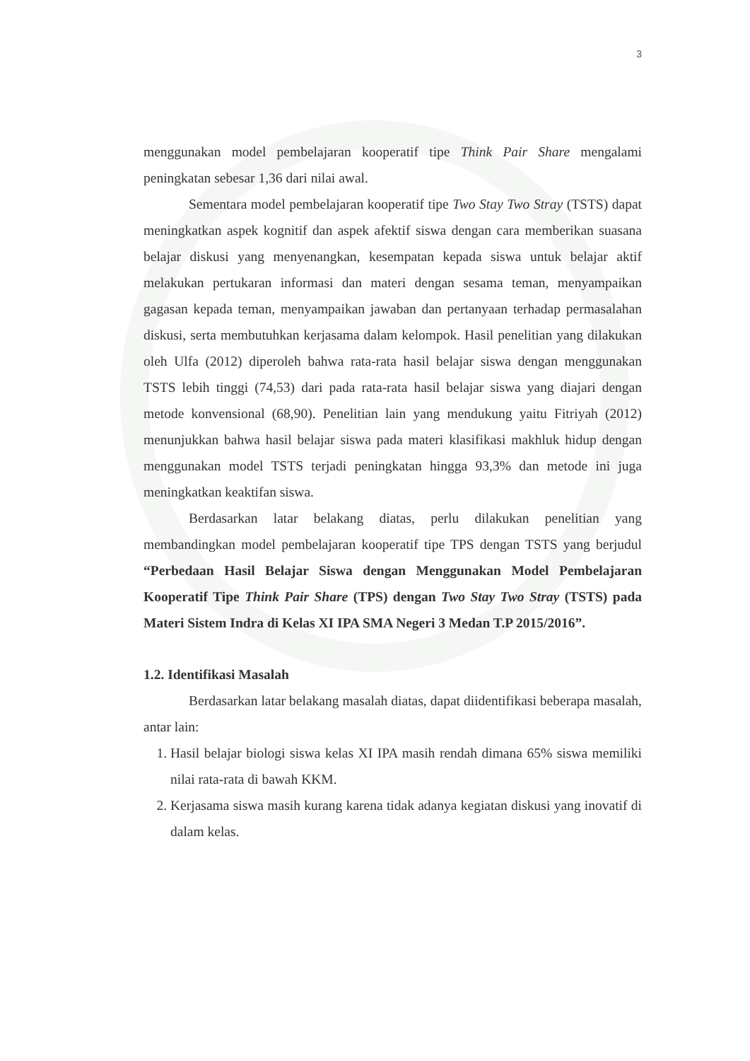3
menggunakan model pembelajaran kooperatif tipe Think Pair Share mengalami peningkatan sebesar 1,36 dari nilai awal.
Sementara model pembelajaran kooperatif tipe Two Stay Two Stray (TSTS) dapat meningkatkan aspek kognitif dan aspek afektif siswa dengan cara memberikan suasana belajar diskusi yang menyenangkan, kesempatan kepada siswa untuk belajar aktif melakukan pertukaran informasi dan materi dengan sesama teman, menyampaikan gagasan kepada teman, menyampaikan jawaban dan pertanyaan terhadap permasalahan diskusi, serta membutuhkan kerjasama dalam kelompok. Hasil penelitian yang dilakukan oleh Ulfa (2012) diperoleh bahwa rata-rata hasil belajar siswa dengan menggunakan TSTS lebih tinggi (74,53) dari pada rata-rata hasil belajar siswa yang diajari dengan metode konvensional (68,90). Penelitian lain yang mendukung yaitu Fitriyah (2012) menunjukkan bahwa hasil belajar siswa pada materi klasifikasi makhluk hidup dengan menggunakan model TSTS terjadi peningkatan hingga 93,3% dan metode ini juga meningkatkan keaktifan siswa.
Berdasarkan latar belakang diatas, perlu dilakukan penelitian yang membandingkan model pembelajaran kooperatif tipe TPS dengan TSTS yang berjudul “Perbedaan Hasil Belajar Siswa dengan Menggunakan Model Pembelajaran Kooperatif Tipe Think Pair Share (TPS) dengan Two Stay Two Stray (TSTS) pada Materi Sistem Indra di Kelas XI IPA SMA Negeri 3 Medan T.P 2015/2016”.
1.2. Identifikasi Masalah
Berdasarkan latar belakang masalah diatas, dapat diidentifikasi beberapa masalah, antar lain:
1. Hasil belajar biologi siswa kelas XI IPA masih rendah dimana 65% siswa memiliki nilai rata-rata di bawah KKM.
2. Kerjasama siswa masih kurang karena tidak adanya kegiatan diskusi yang inovatif di dalam kelas.